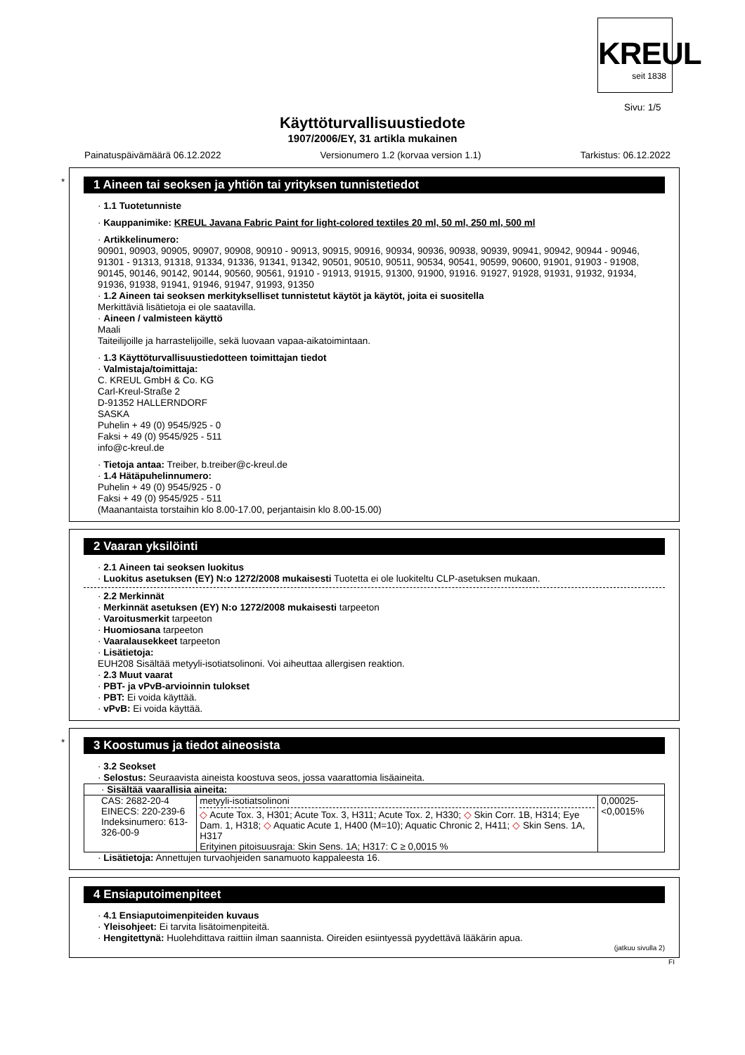KREUL
seit 1838
Sivu: 1/5
Käyttöturvallisuustiedote
1907/2006/EY, 31 artikla mukainen
Painatuspäivämäärä 06.12.2022 Versionumero 1.2 (korvaa version 1.1) Tarkistus: 06.12.2022
*
1 Aineen tai seoksen ja yhtiön tai yrityksen tunnistetiedot
· 1.1 Tuotetunniste
· Kauppanimike: KREUL Javana Fabric Paint for light-colored textiles 20 ml, 50 ml, 250 ml, 500 ml
· Artikkelinumero:
90901, 90903, 90905, 90907, 90908, 90910 - 90913, 90915, 90916, 90934, 90936, 90938, 90939, 90941, 90942, 90944 - 90946, 91301 - 91313, 91318, 91334, 91336, 91341, 91342, 90501, 90510, 90511, 90534, 90541, 90599, 90600, 91901, 91903 - 91908, 90145, 90146, 90142, 90144, 90560, 90561, 91910 - 91913, 91915, 91300, 91900, 91916. 91927, 91928, 91931, 91932, 91934, 91936, 91938, 91941, 91946, 91947, 91993, 91350
· 1.2 Aineen tai seoksen merkitykselliset tunnistetut käytöt ja käytöt, joita ei suositella
Merkittäviä lisätietoja ei ole saatavilla.
· Aineen / valmisteen käyttö
Maali
Taiteilijoille ja harrastelijoille, sekä luovaan vapaa-aikatoimintaan.
· 1.3 Käyttöturvallisuustiedotteen toimittajan tiedot
· Valmistaja/toimittaja:
C. KREUL GmbH & Co. KG
Carl-Kreul-Straße 2
D-91352 HALLERNDORF
SASKA
Puhelin + 49 (0) 9545/925 - 0
Faksi + 49 (0) 9545/925 - 511
info@c-kreul.de
· Tietoja antaa: Treiber, b.treiber@c-kreul.de
· 1.4 Hätäpuhelinnumero:
Puhelin + 49 (0) 9545/925 - 0
Faksi + 49 (0) 9545/925 - 511
(Maanantaista torstaihin klo 8.00-17.00, perjantaisin klo 8.00-15.00)
2 Vaaran yksilöinti
· 2.1 Aineen tai seoksen luokitus
· Luokitus asetuksen (EY) N:o 1272/2008 mukaisesti Tuotetta ei ole luokiteltu CLP-asetuksen mukaan.
· 2.2 Merkinnät
· Merkinnät asetuksen (EY) N:o 1272/2008 mukaisesti tarpeeton
· Varoitusmerkit tarpeeton
· Huomiosana tarpeeton
· Vaaralausekkeet tarpeeton
· Lisätietoja:
EUH208 Sisältää metyyli-isotiatsolinoni. Voi aiheuttaa allergisen reaktion.
· 2.3 Muut vaarat
· PBT- ja vPvB-arvioinnin tulokset
· PBT: Ei voida käyttää.
· vPvB: Ei voida käyttää.
*
3 Koostumus ja tiedot aineosista
· 3.2 Seokset
· Selostus: Seuraavista aineista koostuva seos, jossa vaarattomia lisäaineita.
| · Sisältää vaarallisia aineita: | | |
| CAS: 2682-20-4 EINECS: 220-239-6 Indeksinumero: 613-326-00-9 | metyyli-isotiatsolinoni ◇ Acute Tox. 3, H301; Acute Tox. 3, H311; Acute Tox. 2, H330; ◇ Skin Corr. 1B, H314; Eye Dam. 1, H318; ◇ Aquatic Acute 1, H400 (M=10); Aquatic Chronic 2, H411; ◇ Skin Sens. 1A, H317 Erityinen pitoisuusraja: Skin Sens. 1A; H317: C ≥ 0,0015 % | 0,00025-<0,0015% |
· Lisätietoja: Annettujen turvaohjeiden sanamuoto kappaleesta 16.
4 Ensiaputoimenpiteet
· 4.1 Ensiaputoimenpiteiden kuvaus
· Yleisohjeet: Ei tarvita lisätoimenpiteitä.
· Hengitettynä: Huolehdittava raittiin ilman saannista. Oireiden esiintyessä pyydettävä lääkärin apua.
(jatkuu sivulla 2)
FI